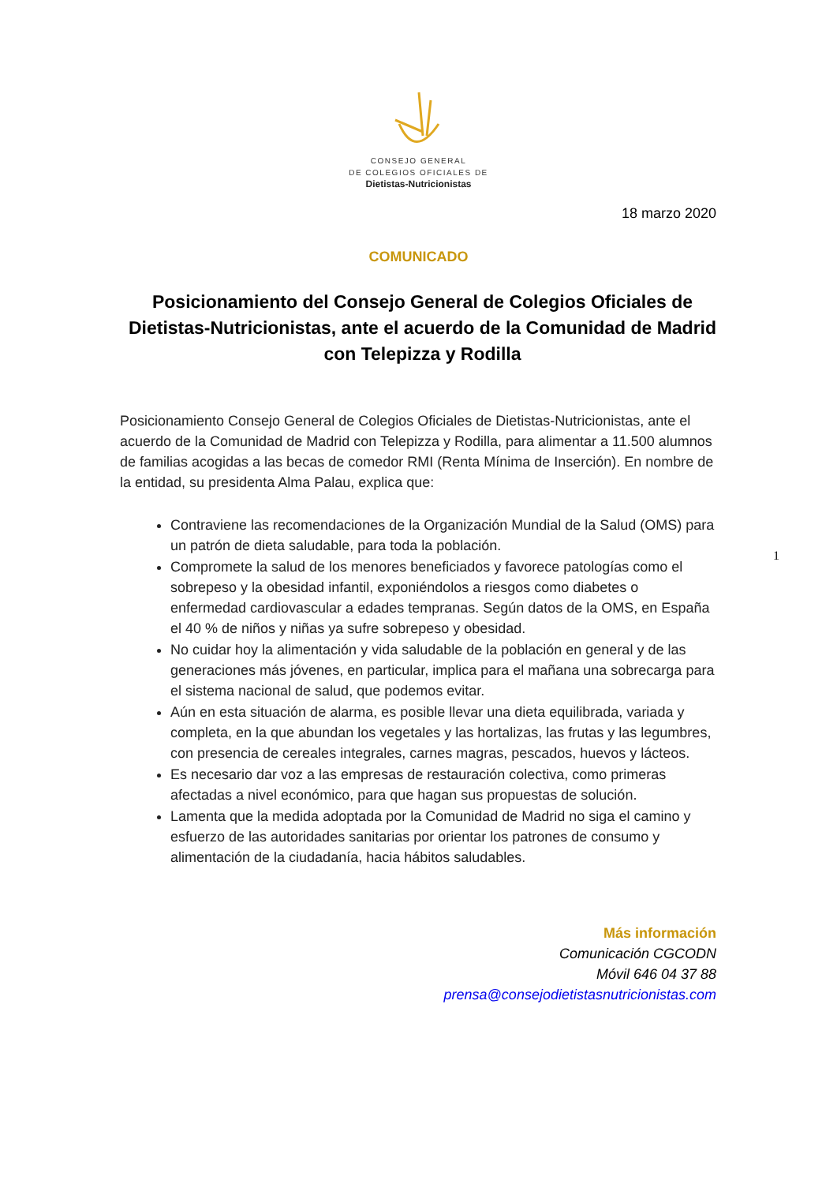CONSEJO GENERAL
DE COLEGIOS OFICIALES DE
Dietistas-Nutricionistas
18 marzo 2020
COMUNICADO
Posicionamiento del Consejo General de Colegios Oficiales de Dietistas-Nutricionistas, ante el acuerdo de la Comunidad de Madrid con Telepizza y Rodilla
Posicionamiento Consejo General de Colegios Oficiales de Dietistas-Nutricionistas, ante el acuerdo de la Comunidad de Madrid con Telepizza y Rodilla, para alimentar a 11.500 alumnos de familias acogidas a las becas de comedor RMI (Renta Mínima de Inserción). En nombre de la entidad, su presidenta Alma Palau, explica que:
Contraviene las recomendaciones de la Organización Mundial de la Salud (OMS) para un patrón de dieta saludable, para toda la población.
Compromete la salud de los menores beneficiados y favorece patologías como el sobrepeso y la obesidad infantil, exponiéndolos a riesgos como diabetes o enfermedad cardiovascular a edades tempranas. Según datos de la OMS, en España el 40 % de niños y niñas ya sufre sobrepeso y obesidad.
No cuidar hoy la alimentación y vida saludable de la población en general y de las generaciones más jóvenes, en particular, implica para el mañana una sobrecarga para el sistema nacional de salud, que podemos evitar.
Aún en esta situación de alarma, es posible llevar una dieta equilibrada, variada y completa, en la que abundan los vegetales y las hortalizas, las frutas y las legumbres, con presencia de cereales integrales, carnes magras, pescados, huevos y lácteos.
Es necesario dar voz a las empresas de restauración colectiva, como primeras afectadas a nivel económico, para que hagan sus propuestas de solución.
Lamenta que la medida adoptada por la Comunidad de Madrid no siga el camino y esfuerzo de las autoridades sanitarias por orientar los patrones de consumo y alimentación de la ciudadanía, hacia hábitos saludables.
1
Más información
Comunicación CGCODN
Móvil 646 04 37 88
prensa@consejodietistasnutricionistas.com